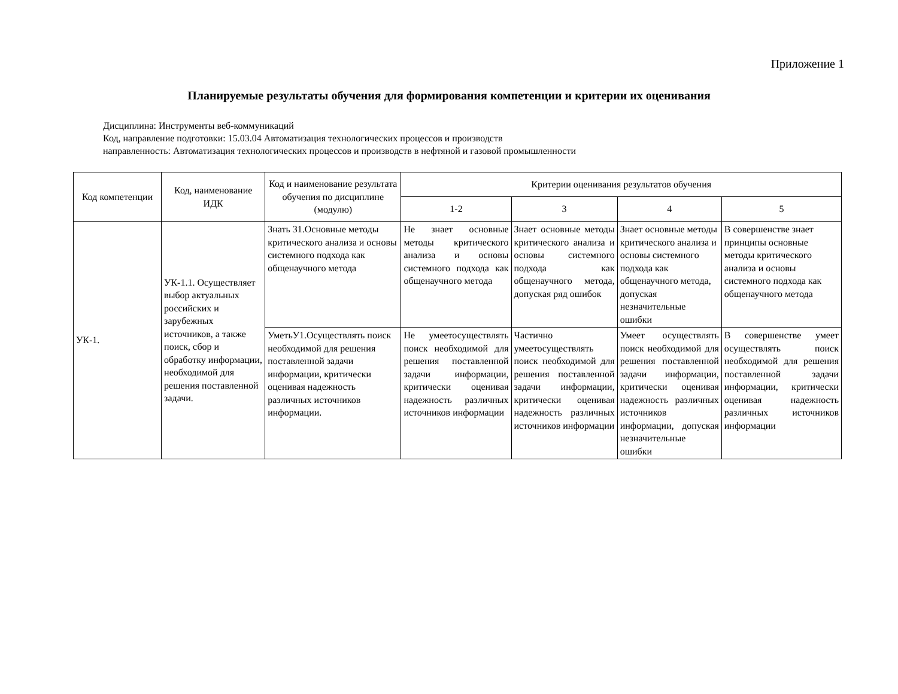Приложение 1
Планируемые результаты обучения для формирования компетенции и критерии их оценивания
Дисциплина: Инструменты веб-коммуникаций
Код, направление подготовки: 15.03.04 Автоматизация технологических процессов и производств
направленность: Автоматизация технологических процессов и производств в нефтяной и газовой промышленности
| Код компетенции | Код, наименование ИДК | Код и наименование результата обучения по дисциплине (модулю) | Критерии оценивания результатов обучения | | | |
| --- | --- | --- | --- | --- | --- | --- |
| | | | 1-2 | 3 | 4 | 5 |
| УК-1. | УК-1.1. Осуществляет выбор актуальных российских и зарубежных источников, а также поиск, сбор и обработку информации, необходимой для решения поставленной задачи. | Знать З1.Основные методы критического анализа и основы системного подхода как общенаучного метода | Не знает основные методы критического анализа и основы системного подхода как общенаучного метода | Знает основные методы критического анализа и основы системного подхода как общенаучного метода, допуская ряд ошибок | Знает основные методы критического анализа и основы системного подхода как общенаучного метода, допуская незначительные ошибки | В совершенстве знает принципы основные методы критического анализа и основы системного подхода как общенаучного метода |
| | | УметьУ1.Осуществлять поиск необходимой для решения поставленной задачи информации, критически оценивая надежность различных источников информации. | Не умеетосуществлять поиск необходимой для решения поставленной задачи информации, критически оценивая надежность различных источников информации | Частично умеетосуществлять поиск необходимой для решения поставленной задачи информации, критически оценивая надежность различных источников информации | Умеет осуществлять поиск необходимой для решения поставленной задачи информации, критически оценивая надежность различных источников информации, допуская незначительные ошибки | В совершенстве умеет осуществлять поиск необходимой для решения поставленной задачи информации, критически оценивая надежность различных источников информации |